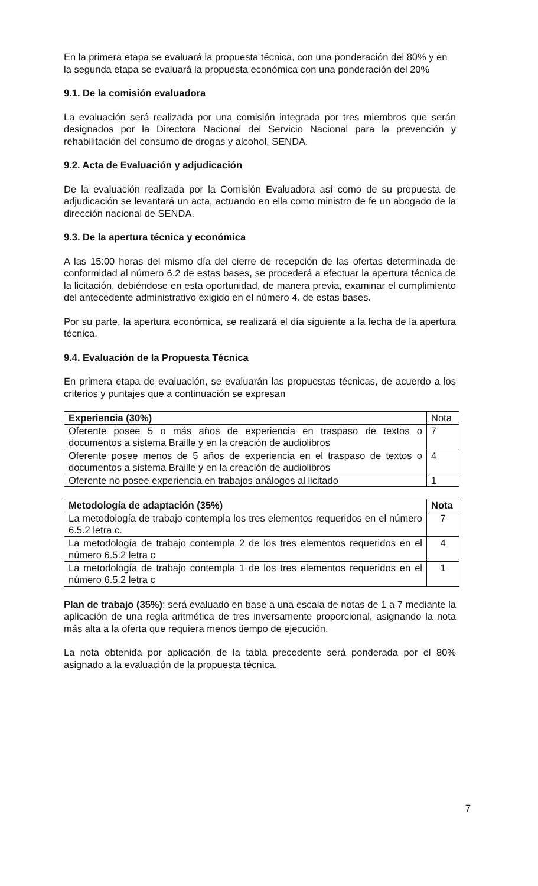En la primera etapa se evaluará la propuesta técnica, con una ponderación del 80% y en la segunda etapa se evaluará la propuesta económica con una ponderación del 20%
9.1. De la comisión evaluadora
La evaluación será realizada por una comisión integrada por tres miembros que serán designados por la Directora Nacional del Servicio Nacional para la prevención y rehabilitación del consumo de drogas y alcohol, SENDA.
9.2. Acta de Evaluación y adjudicación
De la evaluación realizada por la Comisión Evaluadora así como de su propuesta de adjudicación se levantará un acta, actuando en ella como ministro de fe un abogado de la dirección nacional de SENDA.
9.3. De la apertura técnica y económica
A las 15:00 horas del mismo día del cierre de recepción de las ofertas determinada de conformidad al número 6.2 de estas bases, se procederá a efectuar la apertura técnica de la licitación, debiéndose en esta oportunidad, de manera previa, examinar el cumplimiento del antecedente administrativo exigido en el número 4. de estas bases.
Por su parte, la apertura económica, se realizará el día siguiente a la fecha de la apertura técnica.
9.4. Evaluación de la Propuesta Técnica
En primera etapa de evaluación, se evaluarán las propuestas técnicas, de acuerdo a los criterios y puntajes que a continuación se expresan
| Experiencia (30%) | Nota |
| Oferente posee 5 o más años de experiencia en traspaso de textos o documentos a sistema Braille y en la creación de audiolibros | 7 |
| Oferente posee menos de 5 años de experiencia en el traspaso de textos o documentos a sistema Braille y en la creación de audiolibros | 4 |
| Oferente no posee experiencia en trabajos análogos al licitado | 1 |
| Metodología de adaptación (35%) | Nota |
| --- | --- |
| La metodología de trabajo contempla los tres elementos requeridos en el número 6.5.2 letra c. | 7 |
| La metodología de trabajo contempla 2 de los tres elementos requeridos en el número 6.5.2 letra c | 4 |
| La metodología de trabajo contempla 1 de los tres elementos requeridos en el número 6.5.2 letra c | 1 |
Plan de trabajo (35%): será evaluado en base a una escala de notas de 1 a 7 mediante la aplicación de una regla aritmética de tres inversamente proporcional, asignando la nota más alta a la oferta que requiera menos tiempo de ejecución.
La nota obtenida por aplicación de la tabla precedente será ponderada por el 80% asignado a la evaluación de la propuesta técnica.
7